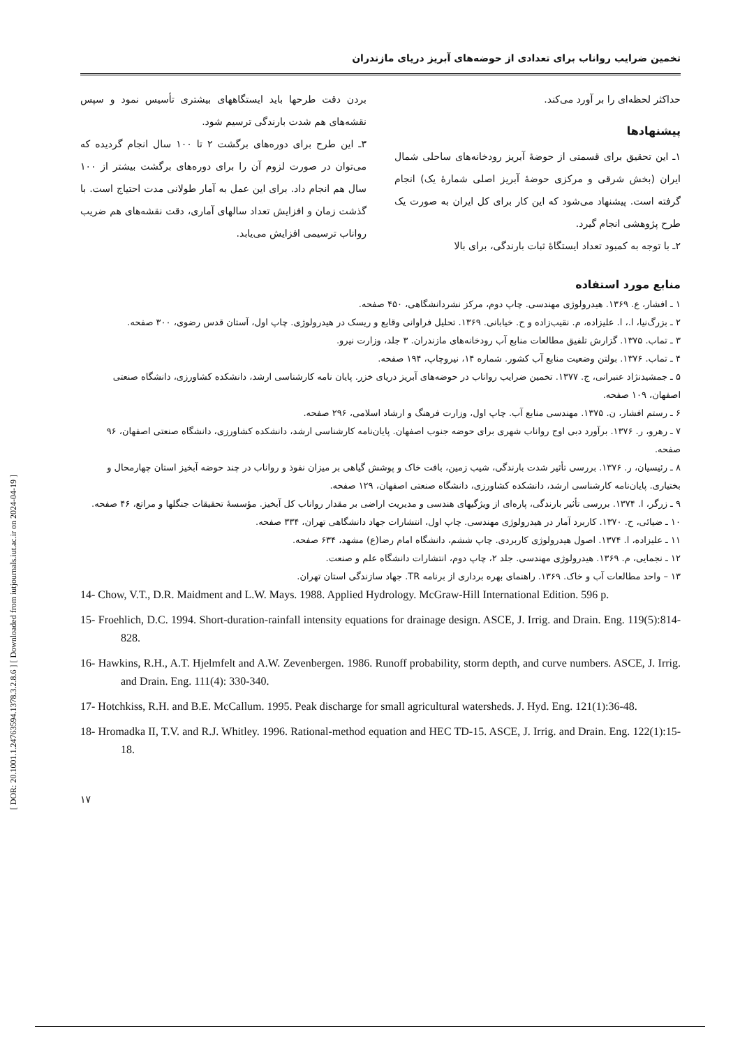[ DOR: 20.1001.1.24763594.1378.3.2.8.6 ] [ Downloaded from iutjournals.iut.ac.ir on 2024-04-19 ]
تخمین ضرایب رواناب برای تعدادی از حوضه‌های آبریز دریای مازندران
حداکثر لحظه‌ای را بر آورد می‌کند.
پیشنهادها
۱ـ این تحقیق برای قسمتی از حوضهٔ آبریز رودخانه‌های ساحلی شمال ایران (بخش شرقی و مرکزی حوضهٔ آبریز اصلی شمارهٔ یک) انجام گرفته است. پیشنهاد می‌شود که این کار برای کل ایران به صورت یک طرح پژوهشی انجام گیرد.
۲ـ با توجه به کمبود تعداد ایستگاهٔ ثبات بارندگی، برای بالا
بردن دقت طرحها باید ایستگاههای بیشتری تأسیس نمود و سپس نقشه‌های هم شدت بارندگی ترسیم شود.
۳ـ این طرح برای دوره‌های برگشت ۲ تا ۱۰۰ سال انجام گردیده که می‌توان در صورت لزوم آن را برای دوره‌های برگشت بیشتر از ۱۰۰ سال هم انجام داد. برای این عمل به آمار طولانی مدت احتیاج است. با گذشت زمان و افزایش تعداد سالهای آماری، دقت نقشه‌های هم ضریب رواناب ترسیمی افزایش می‌یابد.
منابع مورد استفاده
۱ ـ افشار، ع. ۱۳۶۹. هیدرولوژی مهندسی. چاپ دوم، مرکز نشردانشگاهی، ۴۵۰ صفحه.
۲ ـ بزرگ‌نیا، ا.، ا. علیزاده، م. نقیب‌زاده و ح. خیابانی. ۱۳۶۹. تحلیل فراوانی وقایع و ریسک در هیدرولوژی. چاپ اول، آستان قدس رضوی، ۳۰۰ صفحه.
۳ ـ تماب. ۱۳۷۵. گزارش تلفیق مطالعات منابع آب رودخانه‌های مازندران. ۳ جلد، وزارت نیرو.
۴ ـ تماب. ۱۳۷۶. بولتن وضعیت منابع آب کشور. شماره ۱۴، نیروچاپ، ۱۹۴ صفحه.
۵ ـ جمشیدنژاد عنبرانی، ج. ۱۳۷۷. تخمین ضرایب رواناب در حوضه‌های آبریز دریای خزر. پایان نامه کارشناسی ارشد، دانشکده کشاورزی، دانشگاه صنعتی اصفهان، ۱۰۹ صفحه.
۶ ـ رستم افشار، ن. ۱۳۷۵. مهندسی منابع آب. چاپ اول، وزارت فرهنگ و ارشاد اسلامی، ۲۹۶ صفحه.
۷ ـ رهرو، ر. ۱۳۷۶. برآورد دبی اوج رواناب شهری برای حوضه جنوب اصفهان. پایان‌نامه کارشناسی ارشد، دانشکده کشاورزی، دانشگاه صنعتی اصفهان، ۹۶ صفحه.
۸ ـ رئیسیان، ر. ۱۳۷۶. بررسی تأثیر شدت بارندگی، شیب زمین، بافت خاک و پوشش گیاهی بر میزان نفوذ و رواناب در چند حوضه آبخیز استان چهارمحال و بختیاری. پایان‌نامه کارشناسی ارشد، دانشکده کشاورزی، دانشگاه صنعتی اصفهان، ۱۲۹ صفحه.
۹ ـ زرگر، ا. ۱۳۷۴. بررسی تأثیر بارندگی، پاره‌ای از ویژگیهای هندسی و مدیریت اراضی بر مقدار رواناب کل آبخیز. مؤسسهٔ تحقیقات جنگلها و مراتع، ۴۶ صفحه.
۱۰ ـ ضیائی، ح. ۱۳۷۰. کاربرد آمار در هیدرولوژی مهندسی. چاپ اول، انتشارات جهاد دانشگاهی تهران، ۳۳۴ صفحه.
۱۱ ـ علیزاده، ا. ۱۳۷۴. اصول هیدرولوژی کاربردی. چاپ ششم، دانشگاه امام رضا(ع) مشهد، ۶۳۴ صفحه.
۱۲ ـ نجمایی، م. ۱۳۶۹. هیدرولوژی مهندسی. جلد ۲، چاپ دوم، انتشارات دانشگاه علم و صنعت.
۱۳ – واحد مطالعات آب و خاک. ۱۳۶۹. راهنمای بهره برداری از برنامه TR. جهاد سازندگی استان تهران.
14- Chow, V.T., D.R. Maidment and L.W. Mays. 1988. Applied Hydrology. McGraw-Hill International Edition. 596 p.
15- Froehlich, D.C. 1994. Short-duration-rainfall intensity equations for drainage design. ASCE, J. Irrig. and Drain. Eng. 119(5):814-828.
16- Hawkins, R.H., A.T. Hjelmfelt and A.W. Zevenbergen. 1986. Runoff probability, storm depth, and curve numbers. ASCE, J. Irrig. and Drain. Eng. 111(4): 330-340.
17- Hotchkiss, R.H. and B.E. McCallum. 1995. Peak discharge for small agricultural watersheds. J. Hyd. Eng. 121(1):36-48.
18- Hromadka II, T.V. and R.J. Whitley. 1996. Rational-method equation and HEC TD-15. ASCE, J. Irrig. and Drain. Eng. 122(1):15-18.
۱۷